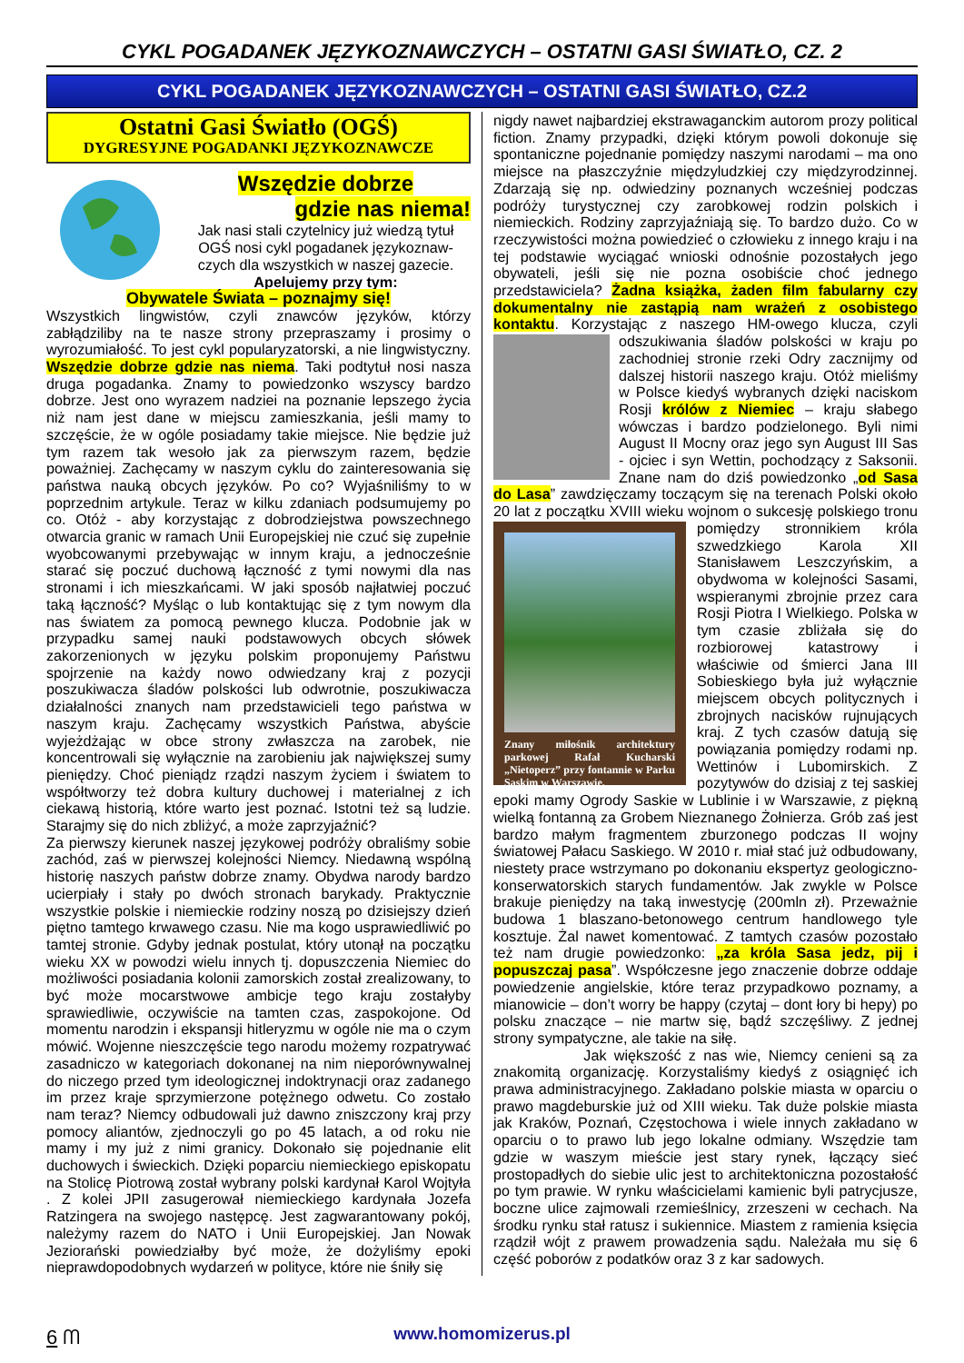CYKL POGADANEK JĘZYKOZNAWCZYCH – OSTATNI GASI ŚWIATŁO, CZ. 2
CYKL POGADANEK JĘZYKOZNAWCZYCH – OSTATNI GASI ŚWIATŁO, CZ.2
Ostatni Gasi Światło (OGŚ)
DYGRESYJNE POGADANKI JĘZYKOZNAWCZE
Wszędzie dobrze
gdzie nas niema!
Jak nasi stali czytelnicy już wiedzą tytuł OGŚ nosi cykl pogadanek językoznaw-czych dla wszystkich w naszej gazecie.
Apelujemy przy tym:
Obywatele Świata – poznajmy się!
Wszystkich lingwistów, czyli znawców języków, którzy zabłądziliby na te nasze strony przepraszamy i prosimy o wyrozumiałość. To jest cykl popularyzatorski, a nie lingwistyczny. Wszędzie dobrze gdzie nas niema. Taki podtytuł nosi nasza druga pogadanka. Znamy to powiedzonko wszyscy bardzo dobrze. Jest ono wyrazem nadziei na poznanie lepszego życia niż nam jest dane w miejscu zamieszkania, jeśli mamy to szczęście, że w ogóle posiadamy takie miejsce. Nie będzie już tym razem tak wesoło jak za pierwszym razem, będzie poważniej. Zachęcamy w naszym cyklu do zainteresowania się państwa nauką obcych języków. Po co? Wyjaśniliśmy to w poprzednim artykule. Teraz w kilku zdaniach podsumujemy po co. Otóż - aby korzystając z dobrodziejstwa powszechnego otwarcia granic w ramach Unii Europejskiej nie czuć się zupełnie wyobcowanymi przebywając w innym kraju, a jednocześnie starać się poczuć duchową łączność z tymi nowymi dla nas stronami i ich mieszkańcami. W jaki sposób najłatwiej poczuć taką łączność? Myśląc o lub kontaktując się z tym nowym dla nas światem za pomocą pewnego klucza. Podobnie jak w przypadku samej nauki podstawowych obcych słówek zakorzenionych w języku polskim proponujemy Państwu spojrzenie na każdy nowo odwiedzany kraj z pozycji poszukiwacza śladów polskości lub odwrotnie, poszukiwacza działalności znanych nam przedstawicieli tego państwa w naszym kraju. Zachęcamy wszystkich Państwa, abyście wyjeżdżając w obce strony zwłaszcza na zarobek, nie koncentrowali się wyłącznie na zarobieniu jak największej sumy pieniędzy. Choć pieniądz rządzi naszym życiem i światem to współtworzy też dobra kultury duchowej i materialnej z ich ciekawą historią, które warto jest poznać. Istotni też są ludzie. Starajmy się do nich zbliżyć, a może zaprzyjaźnić?
Za pierwszy kierunek naszej językowej podróży obraliśmy sobie zachód, zaś w pierwszej kolejności Niemcy. Niedawną wspólną historię naszych państw dobrze znamy. Obydwa narody bardzo ucierpiały i stały po dwóch stronach barykady. Praktycznie wszystkie polskie i niemieckie rodziny noszą po dzisiejszy dzień piętno tamtego krwawego czasu. Nie ma kogo usprawiedliwić po tamtej stronie. Gdyby jednak postulat, który utonął na początku wieku XX w powodzi wielu innych tj. dopuszczenia Niemiec do możliwości posiadania kolonii zamorskich został zrealizowany, to być może mocarstwowe ambicje tego kraju zostałyby sprawiedliwie, oczywiście na tamten czas, zaspokojone. Od momentu narodzin i ekspansji hitleryzmu w ogóle nie ma o czym mówić. Wojenne nieszczęście tego narodu możemy rozpatrywać zasadniczo w kategoriach dokonanej na nim nieporównywalnej do niczego przed tym ideologicznej indoktrynacji oraz zadanego im przez kraje sprzymierzone potężnego odwetu. Co zostało nam teraz? Niemcy odbudowali już dawno zniszczony kraj przy pomocy aliantów, zjednoczyli go po 45 latach, a od roku nie mamy i my już z nimi granicy. Dokonało się pojednanie elit duchowych i świeckich. Dzięki poparciu niemieckiego episkopatu na Stolicę Piotrową został wybrany polski kardynał Karol Wojtyła . Z kolei JPII zasugerował niemieckiego kardynała Jozefa Ratzingera na swojego następcę. Jest zagwarantowany pokój, należymy razem do NATO i Unii Europejskiej. Jan Nowak Jeziorański powiedziałby być może, że dożyliśmy epoki nieprawdopodobnych wydarzeń w polityce, które nie śniły się
nigdy nawet najbardziej ekstrawaganckim autorom prozy political fiction. Znamy przypadki, dzięki którym powoli dokonuje się spontaniczne pojednanie pomiędzy naszymi narodami – ma ono miejsce na płaszczyźnie międzyludzkiej czy międzyrodzinnej. Zdarzają się np. odwiedziny poznanych wcześniej podczas podróży turystycznej czy zarobkowej rodzin polskich i niemieckich. Rodziny zaprzyjaźniają się. To bardzo dużo. Co w rzeczywistości można powiedzieć o człowieku z innego kraju i na tej podstawie wyciągać wnioski odnośnie pozostałych jego obywateli, jeśli się nie pozna osobiście choć jednego przedstawiciela? Żadna książka, żaden film fabularny czy dokumentalny nie zastąpią nam wrażeń z osobistego kontaktu. Korzystając z naszego HM-owego klucza, czyli odszukiwania śladów polskości w kraju po zachodniej stronie rzeki Odry zacznijmy od dalszej historii naszego kraju. Otóż mieliśmy w Polsce kiedyś wybranych dzięki naciskom Rosji królów z Niemiec – kraju słabego wówczas i bardzo podzielonego. Byli nimi August II Mocny oraz jego syn August III Sas - ojciec i syn Wettin, pochodzący z Saksonii. Znane nam do dziś powiedzonko „od Sasa do Lasa” zawdzięczamy toczącym się na terenach Polski około 20 lat z początku XVIII wieku wojnom Znany miłośnik architektury parkowej Rafał Kucharski „Nietoperz” przy fontannie w Parku Saskim w Warszawie. o sukcesję polskiego tronu pomiędzy stronnikiem króla szwedzkiego Karola XII Stanisławem Leszczyńskim, a obydwoma w kolejności Sasami, wspieranymi zbrojnie przez cara Rosji Piotra I Wielkiego. Polska w tym czasie zbliżała się do rozbiorowej katastrowy i właściwie od śmierci Jana III Sobieskiego była już wyłącznie miejscem obcych politycznych i zbrojnych nacisków rujnujących kraj. Z tych czasów datują się powiązania pomiędzy rodami np. Wettinów i Lubomirskich. Z pozytywów do dzisiaj z tej saskiej epoki mamy Ogrody Saskie w Lublinie i w Warszawie, z piękną wielką fontanną za Grobem Nieznanego Żołnierza. Grób zaś jest bardzo małym fragmentem zburzonego podczas II wojny światowej Pałacu Saskiego. W 2010 r. miał stać już odbudowany, niestety prace wstrzymano po dokonaniu ekspertyz geologiczno-konserwatorskich starych fundamentów. Jak zwykle w Polsce brakuje pieniędzy na taką inwestycję (200mln zł). Przeważnie budowa 1 blaszano-betonowego centrum handlowego tyle kosztuje. Żal nawet komentować. Z tamtych czasów pozostało też nam drugie powiedzonko: „za króla Sasa jedz, pij i popuszczaj pasa”. Współczesne jego znaczenie dobrze oddaje powiedzenie angielskie, które teraz przypadkowo poznamy, a mianowicie – don’t worry be happy (czytaj – dont łory bi hepy) po polsku znaczące – nie martw się, bądź szczęśliwy. Z jednej strony sympatyczne, ale takie na siłę.
Jak większość z nas wie, Niemcy cenieni są za znakomitą organizację. Korzystaliśmy kiedyś z osiągnięć ich prawa administracyjnego. Zakładano polskie miasta w oparciu o prawo magdeburskie już od XIII wieku. Tak duże polskie miasta jak Kraków, Poznań, Częstochowa i wiele innych zakładano w oparciu o to prawo lub jego lokalne odmiany. Wszędzie tam gdzie w waszym mieście jest stary rynek, łączący sieć prostopadłych do siebie ulic jest to architektoniczna pozostałość po tym prawie. W rynku właścicielami kamienic byli patrycjusze, boczne ulice zajmowali rzemieślnicy, zrzeszeni w cechach. Na środku rynku stał ratusz i sukiennice. Miastem z ramienia księcia rządził wójt z prawem prowadzenia sądu. Należała mu się 6 część poborów z podatków oraz 3 z kar sadowych.
6 ᗰ
www.homomizerus.pl